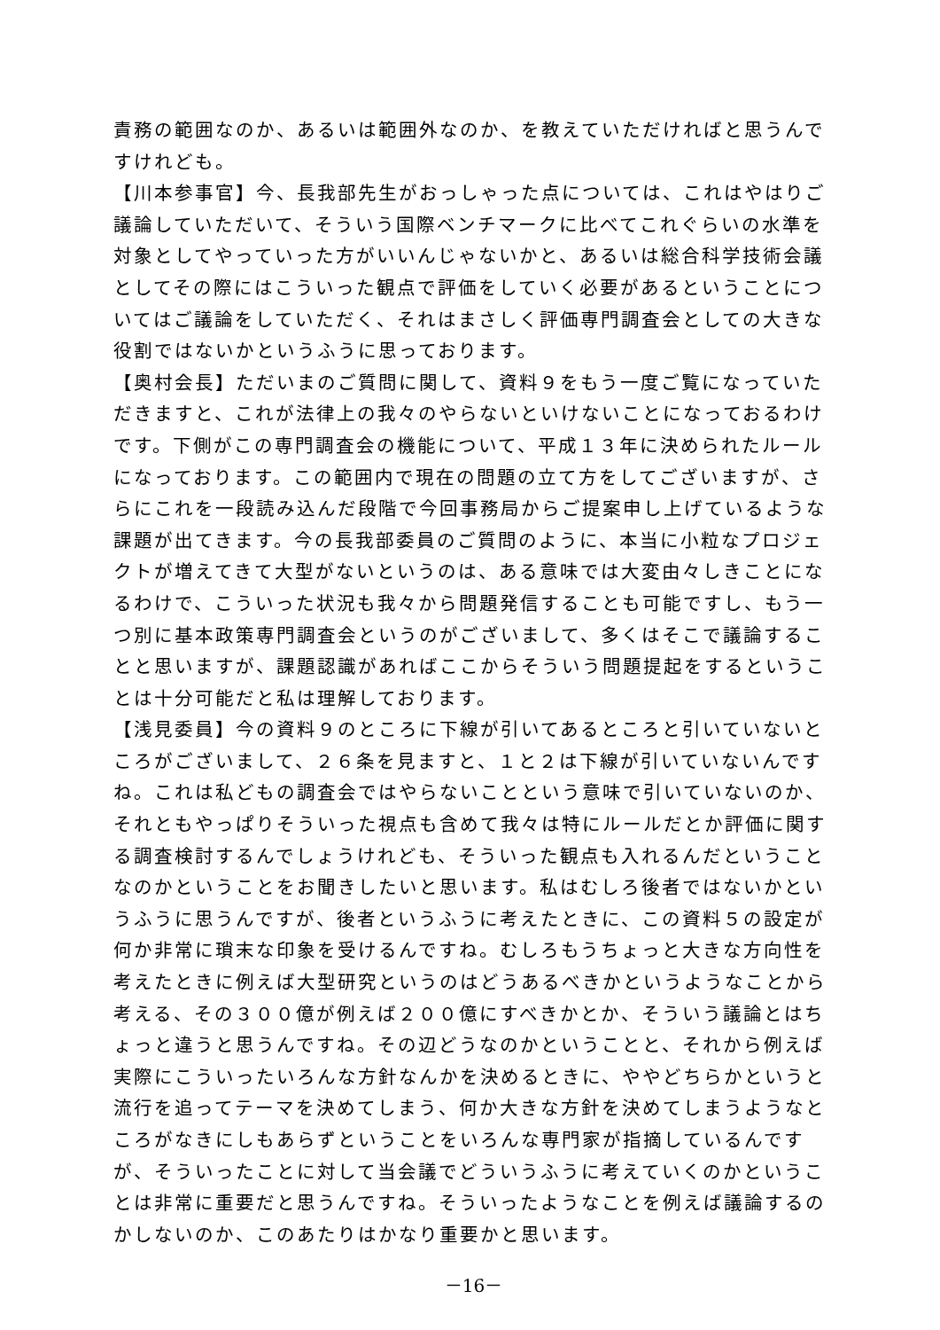責務の範囲なのか、あるいは範囲外なのか、を教えていただければと思うんですけれども。
【川本参事官】今、長我部先生がおっしゃった点については、これはやはりご議論していただいて、そういう国際ベンチマークに比べてこれぐらいの水準を対象としてやっていった方がいいんじゃないかと、あるいは総合科学技術会議としてその際にはこういった観点で評価をしていく必要があるということについてはご議論をしていただく、それはまさしく評価専門調査会としての大きな役割ではないかというふうに思っております。
【奥村会長】ただいまのご質問に関して、資料９をもう一度ご覧になっていただきますと、これが法律上の我々のやらないといけないことになっておるわけです。下側がこの専門調査会の機能について、平成１３年に決められたルールになっております。この範囲内で現在の問題の立て方をしてございますが、さらにこれを一段読み込んだ段階で今回事務局からご提案申し上げているような課題が出てきます。今の長我部委員のご質問のように、本当に小粒なプロジェクトが増えてきて大型がないというのは、ある意味では大変由々しきことになるわけで、こういった状況も我々から問題発信することも可能ですし、もう一つ別に基本政策専門調査会というのがございまして、多くはそこで議論することと思いますが、課題認識があればここからそういう問題提起をするということは十分可能だと私は理解しております。
【浅見委員】今の資料９のところに下線が引いてあるところと引いていないところがございまして、２６条を見ますと、１と２は下線が引いていないんですね。これは私どもの調査会ではやらないことという意味で引いていないのか、それともやっぱりそういった視点も含めて我々は特にルールだとか評価に関する調査検討するんでしょうけれども、そういった観点も入れるんだということなのかということをお聞きしたいと思います。私はむしろ後者ではないかというふうに思うんですが、後者というふうに考えたときに、この資料５の設定が何か非常に瑣末な印象を受けるんですね。むしろもうちょっと大きな方向性を考えたときに例えば大型研究というのはどうあるべきかというようなことから考える、その３００億が例えば２００億にすべきかとか、そういう議論とはちょっと違うと思うんですね。その辺どうなのかということと、それから例えば実際にこういったいろんな方針なんかを決めるときに、ややどちらかというと流行を追ってテーマを決めてしまう、何か大きな方針を決めてしまうようなところがなきにしもあらずということをいろんな専門家が指摘しているんですが、そういったことに対して当会議でどういうふうに考えていくのかということは非常に重要だと思うんですね。そういったようなことを例えば議論するのかしないのか、このあたりはかなり重要かと思います。
－16－